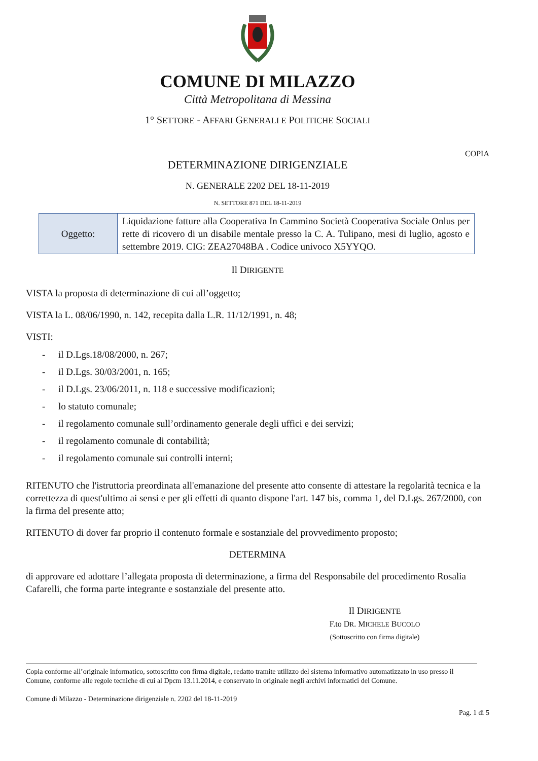COMUNE DI MILAZZO
Città Metropolitana di Messina
1° SETTORE - AFFARI GENERALI E POLITICHE SOCIALI
COPIA
DETERMINAZIONE DIRIGENZIALE
N. GENERALE 2202 DEL 18-11-2019
N. SETTORE 871 DEL 18-11-2019
| Oggetto: | Liquidazione fatture alla Cooperativa In Cammino Società Cooperativa Sociale Onlus per rette di ricovero di un disabile mentale presso la C. A. Tulipano, mesi di luglio, agosto e settembre 2019. CIG: ZEA27048BA . Codice univoco X5YYQO. |
Il DIRIGENTE
VISTA la proposta di determinazione di cui all’oggetto;
VISTA la L. 08/06/1990, n. 142, recepita dalla L.R. 11/12/1991, n. 48;
VISTI:
- il D.Lgs.18/08/2000, n. 267;
- il D.Lgs. 30/03/2001, n. 165;
- il D.Lgs. 23/06/2011, n. 118 e successive modificazioni;
- lo statuto comunale;
- il regolamento comunale sull’ordinamento generale degli uffici e dei servizi;
- il regolamento comunale di contabilità;
- il regolamento comunale sui controlli interni;
RITENUTO che l'istruttoria preordinata all'emanazione del presente atto consente di attestare la regolarità tecnica e la correttezza di quest'ultimo ai sensi e per gli effetti di quanto dispone l'art. 147 bis, comma 1, del D.Lgs. 267/2000, con la firma del presente atto;
RITENUTO di dover far proprio il contenuto formale e sostanziale del provvedimento proposto;
DETERMINA
di approvare ed adottare l’allegata proposta di determinazione, a firma del Responsabile del procedimento Rosalia Cafarelli, che forma parte integrante e sostanziale del presente atto.
Il DIRIGENTE
F.to DR. MICHELE BUCOLO
(Sottoscritto con firma digitale)
Copia conforme all’originale informatico, sottoscritto con firma digitale, redatto tramite utilizzo del sistema informativo automatizzato in uso presso il Comune, conforme alle regole tecniche di cui al Dpcm 13.11.2014, e conservato in originale negli archivi informatici del Comune.
Comune di Milazzo - Determinazione dirigenziale n. 2202 del 18-11-2019
Pag. 1 di 5